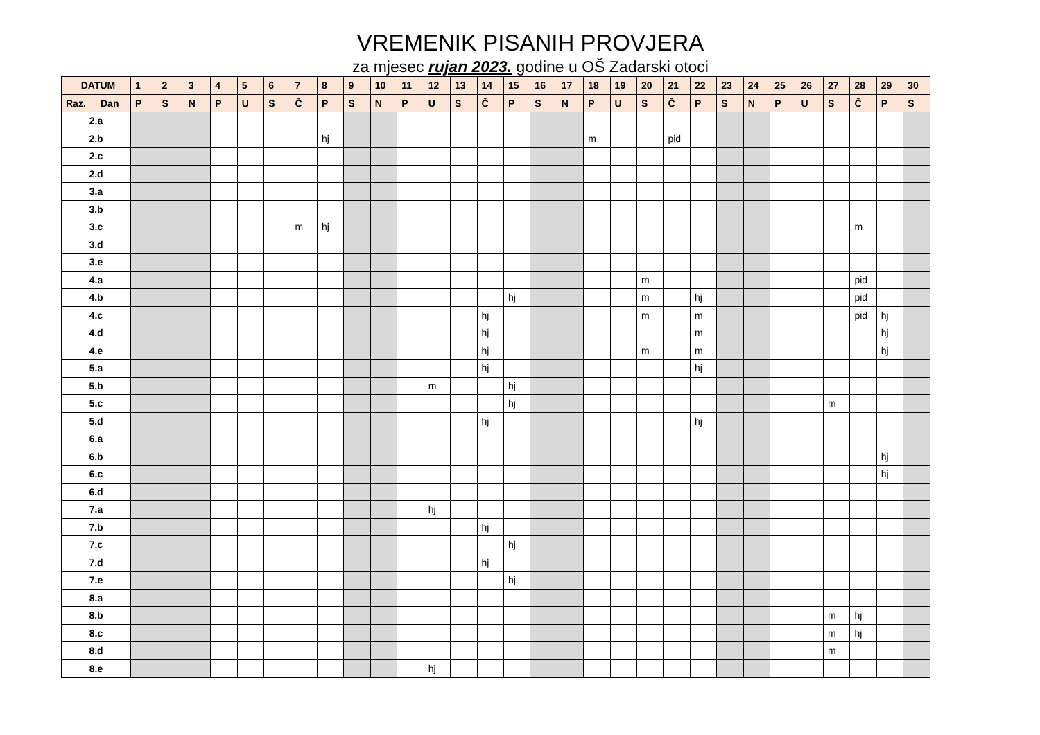VREMENIK PISANIH PROVJERA
za mjesec rujan 2023. godine u OŠ Zadarski otoci
| DATUM | | 1 | 2 | 3 | 4 | 5 | 6 | 7 | 8 | 9 | 10 | 11 | 12 | 13 | 14 | 15 | 16 | 17 | 18 | 19 | 20 | 21 | 22 | 23 | 24 | 25 | 26 | 27 | 28 | 29 | 30 |
| --- | --- | --- | --- | --- | --- | --- | --- | --- | --- | --- | --- | --- | --- | --- | --- | --- | --- | --- | --- | --- | --- | --- | --- | --- | --- | --- | --- | --- | --- | --- | --- |
| Raz. | Dan | P | S | N | P | U | S | Č | P | S | N | P | U | S | Č | P | S | N | P | U | S | Č | P | S | N | P | U | S | Č | P | S |
| 2.a | | | | | | | | | | | | | | | | | | | | | | | | | | | | | | | |
| 2.b | | | | | | | | | hj | | | | | | | | | | m | | | pid | | | | | | | | | |
| 2.c | | | | | | | | | | | | | | | | | | | | | | | | | | | | | | | |
| 2.d | | | | | | | | | | | | | | | | | | | | | | | | | | | | | | | |
| 3.a | | | | | | | | | | | | | | | | | | | | | | | | | | | | | | | |
| 3.b | | | | | | | | | | | | | | | | | | | | | | | | | | | | | | | |
| 3.c | | | | | | | | m | hj | | | | | | | | | | | | | | | | | | | | m | | |
| 3.d | | | | | | | | | | | | | | | | | | | | | | | | | | | | | | | |
| 3.e | | | | | | | | | | | | | | | | | | | | | | | | | | | | | | | |
| 4.a | | | | | | | | | | | | | | | | | | | | | m | | | | | | | | pid | | |
| 4.b | | | | | | | | | | | | | | | | hj | | | | | m | | hj | | | | | | pid | | |
| 4.c | | | | | | | | | | | | | | | hj | | | | | | m | | m | | | | | | pid | hj | |
| 4.d | | | | | | | | | | | | | | | hj | | | | | | | | m | | | | | | | hj | |
| 4.e | | | | | | | | | | | | | | | hj | | | | | | m | | m | | | | | | | hj | |
| 5.a | | | | | | | | | | | | | | | hj | | | | | | | | hj | | | | | | | | |
| 5.b | | | | | | | | | | | | | m | | | hj | | | | | | | | | | | | | | | |
| 5.c | | | | | | | | | | | | | | | | hj | | | | | | | | | | | | m | | | |
| 5.d | | | | | | | | | | | | | | | hj | | | | | | | | hj | | | | | | | | |
| 6.a | | | | | | | | | | | | | | | | | | | | | | | | | | | | | | | |
| 6.b | | | | | | | | | | | | | | | | | | | | | | | | | | | | | | hj | |
| 6.c | | | | | | | | | | | | | | | | | | | | | | | | | | | | | | hj | |
| 6.d | | | | | | | | | | | | | | | | | | | | | | | | | | | | | | | |
| 7.a | | | | | | | | | | | | | hj | | | | | | | | | | | | | | | | | | |
| 7.b | | | | | | | | | | | | | | | hj | | | | | | | | | | | | | | | | |
| 7.c | | | | | | | | | | | | | | | | hj | | | | | | | | | | | | | | | |
| 7.d | | | | | | | | | | | | | | | hj | | | | | | | | | | | | | | | | |
| 7.e | | | | | | | | | | | | | | | | hj | | | | | | | | | | | | | | | |
| 8.a | | | | | | | | | | | | | | | | | | | | | | | | | | | | | | | |
| 8.b | | | | | | | | | | | | | | | | | | | | | | | | | | | | m | hj | | |
| 8.c | | | | | | | | | | | | | | | | | | | | | | | | | | | | m | hj | | |
| 8.d | | | | | | | | | | | | | | | | | | | | | | | | | | | | m | | | |
| 8.e | | | | | | | | | | | | | hj | | | | | | | | | | | | | | | | | | |